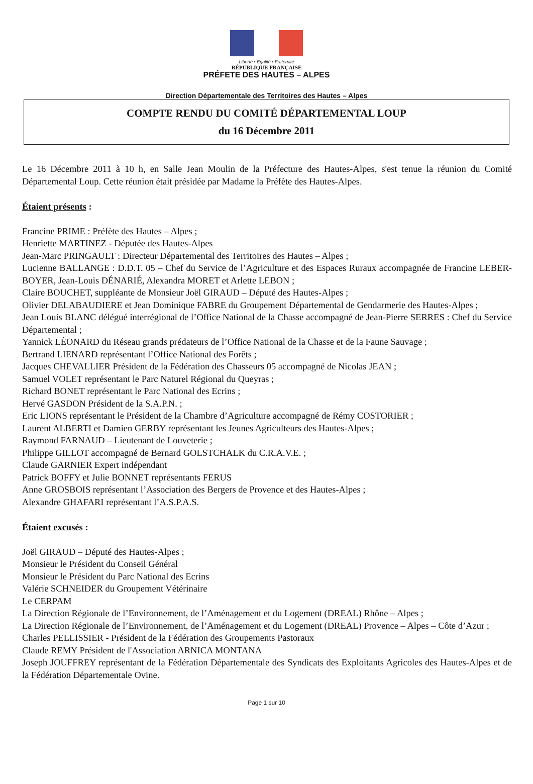Liberté • Égalité • Fraternité
RÉPUBLIQUE FRANÇAISE
PRÉFETE DES HAUTES – ALPES
Direction Départementale des Territoires des Hautes – Alpes
COMPTE RENDU DU COMITÉ DÉPARTEMENTAL LOUP
du 16 Décembre 2011
Le 16 Décembre 2011 à 10 h, en Salle Jean Moulin de la Préfecture des Hautes-Alpes, s'est tenue la réunion du Comité Départemental Loup. Cette réunion était présidée par Madame la Préfète des Hautes-Alpes.
Étaient présents :
Francine PRIME : Préfète des Hautes – Alpes ;
Henriette MARTINEZ - Députée des Hautes-Alpes
Jean-Marc PRINGAULT : Directeur Départemental des Territoires des Hautes – Alpes ;
Lucienne BALLANGE : D.D.T. 05 – Chef du Service de l’Agriculture et des Espaces Ruraux accompagnée de Francine LEBER-BOYER, Jean-Louis DÉNARIÉ, Alexandra MORET et Arlette LEBON ;
Claire BOUCHET, suppléante de Monsieur Joël GIRAUD – Député des Hautes-Alpes ;
Olivier DELABAUDIERE et Jean Dominique FABRE du Groupement Départemental de Gendarmerie des Hautes-Alpes ;
Jean Louis BLANC délégué interrégional de l’Office National de la Chasse accompagné de Jean-Pierre SERRES : Chef du Service Départemental ;
Yannick LÉONARD du Réseau grands prédateurs de l’Office National de la Chasse et de la Faune Sauvage ;
Bertrand LIENARD représentant l’Office National des Forêts ;
Jacques CHEVALLIER Président de la Fédération des Chasseurs 05 accompagné de Nicolas JEAN ;
Samuel VOLET représentant le Parc Naturel Régional du Queyras ;
Richard BONET représentant le Parc National des Ecrins ;
Hervé GASDON Président de la S.A.P.N. ;
Eric LIONS représentant le Président de la Chambre d’Agriculture accompagné de Rémy COSTORIER ;
Laurent ALBERTI et Damien GERBY représentant les Jeunes Agriculteurs des Hautes-Alpes ;
Raymond FARNAUD – Lieutenant de Louveterie ;
Philippe GILLOT accompagné de Bernard GOLSTCHALK du C.R.A.V.E. ;
Claude GARNIER Expert indépendant
Patrick BOFFY et Julie BONNET représentants FERUS
Anne GROSBOIS représentant l’Association des Bergers de Provence et des Hautes-Alpes ;
Alexandre GHAFARI représentant l’A.S.P.A.S.
Étaient excusés :
Joël GIRAUD – Député des Hautes-Alpes ;
Monsieur le Président du Conseil Général
Monsieur le Président du Parc National des Ecrins
Valérie SCHNEIDER du Groupement Vétérinaire
Le CERPAM
La Direction Régionale de l’Environnement, de l’Aménagement et du Logement (DREAL) Rhône – Alpes ;
La Direction Régionale de l’Environnement, de l’Aménagement et du Logement (DREAL) Provence – Alpes – Côte d’Azur ;
Charles PELLISSIER - Président de la Fédération des Groupements Pastoraux
Claude REMY Président de l'Association ARNICA MONTANA
Joseph JOUFFREY représentant de la Fédération Départementale des Syndicats des Exploitants Agricoles des Hautes-Alpes et de la Fédération Départementale Ovine.
Page 1 sur 10